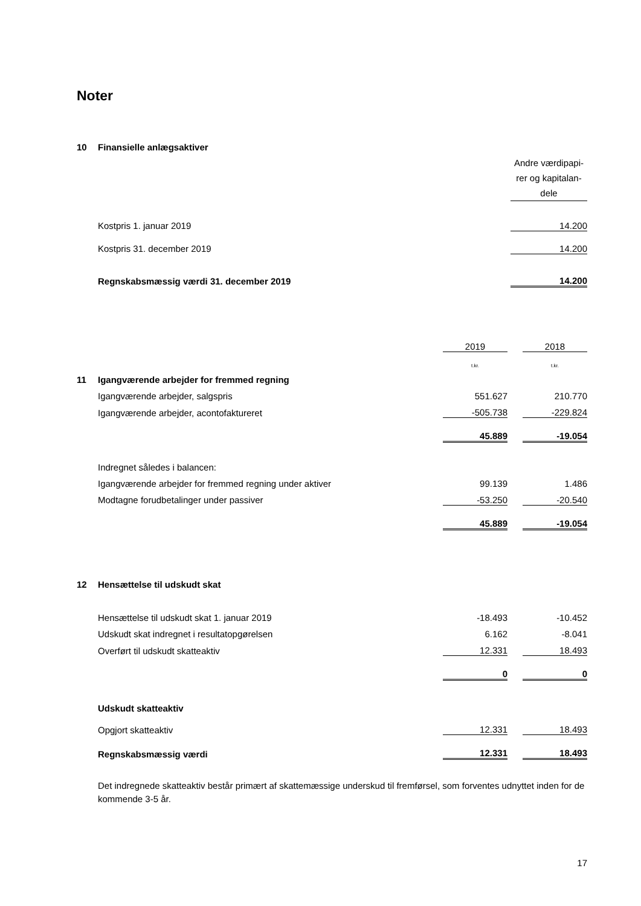Noter
| 10 | Finansielle anlægsaktiver | |
| | | Andre værdipapi- rer og kapitalan- dele |
| | Kostpris 1. januar 2019 | 14.200 |
| | Kostpris 31. december 2019 | 14.200 |
| | Regnskabsmæssig værdi 31. december 2019 | 14.200 |
| | | 2019 | | 2018 |
| | | t.kr. | | t.kr. |
| 11 | Igangværende arbejder for fremmed regning | | | |
| | Igangværende arbejder, salgspris | 551.627 | | 210.770 |
| | Igangværende arbejder, acontofaktureret | -505.738 | | -229.824 |
| | | 45.889 | | -19.054 |
| | Indregnet således i balancen: | | | |
| | Igangværende arbejder for fremmed regning under aktiver | 99.139 | | 1.486 |
| | Modtagne forudbetalinger under passiver | -53.250 | | -20.540 |
| | | 45.889 | | -19.054 |
| 12 | Hensættelse til udskudt skat | | | |
| | Hensættelse til udskudt skat 1. januar 2019 | -18.493 | | -10.452 |
| | Udskudt skat indregnet i resultatopgørelsen | 6.162 | | -8.041 |
| | Overført til udskudt skatteaktiv | 12.331 | | 18.493 |
| | | 0 | | 0 |
| | Udskudt skatteaktiv | | | |
| | Opgjort skatteaktiv | 12.331 | | 18.493 |
| | Regnskabsmæssig værdi | 12.331 | | 18.493 |
Det indregnede skatteaktiv består primært af skattemæssige underskud til fremførsel, som forventes udnyttet inden for de kommende 3-5 år.
17